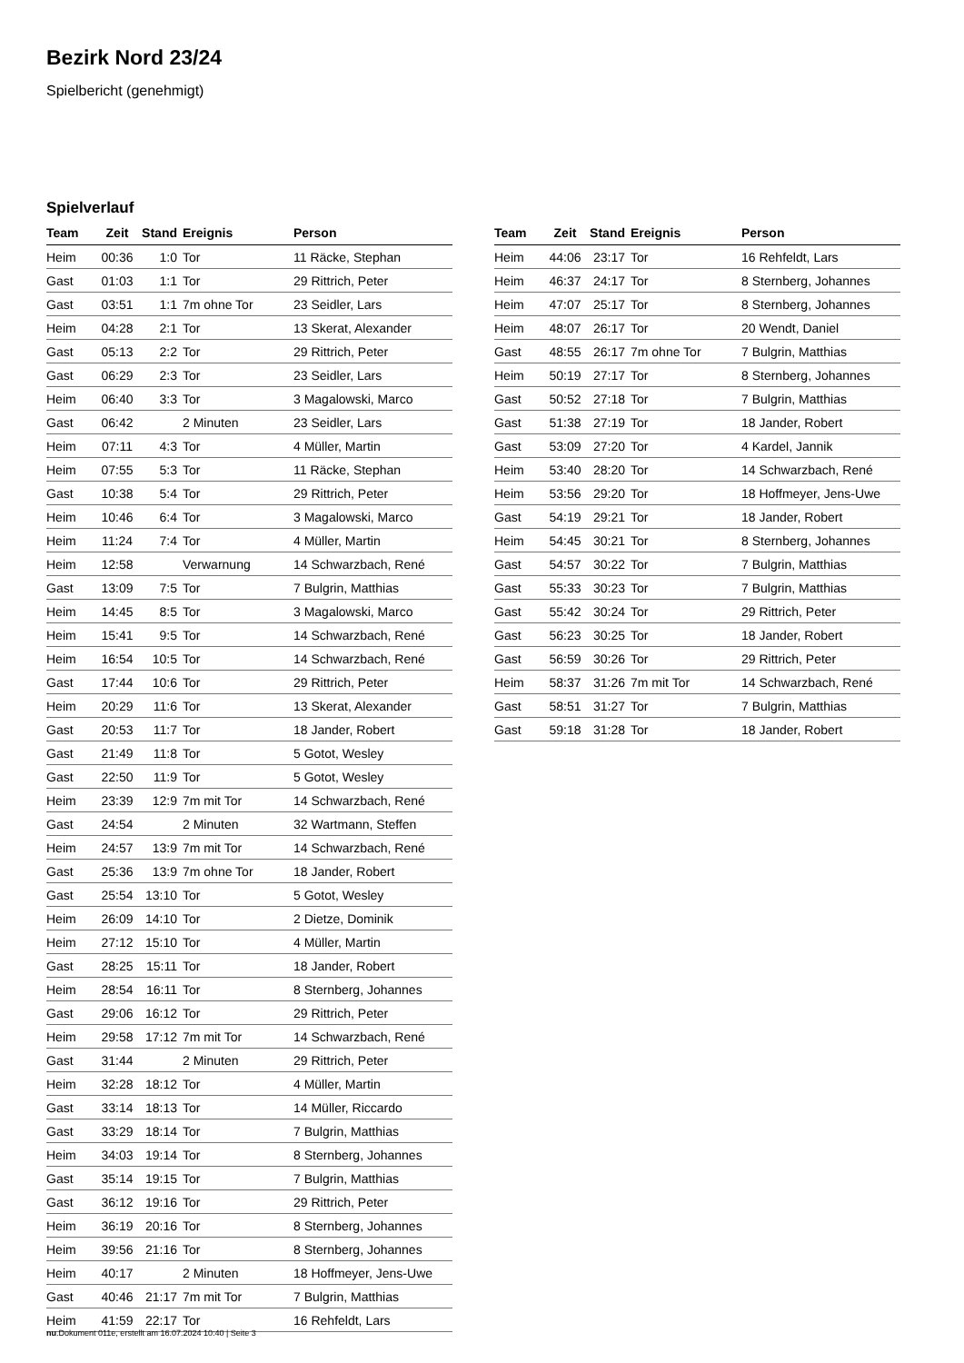Bezirk Nord 23/24
Spielbericht (genehmigt)
Spielverlauf
| Team | Zeit | Stand | Ereignis | Person |
| --- | --- | --- | --- | --- |
| Heim | 00:36 | 1:0 | Tor | 11 Räcke, Stephan |
| Gast | 01:03 | 1:1 | Tor | 29 Rittrich, Peter |
| Gast | 03:51 | 1:1 | 7m ohne Tor | 23 Seidler, Lars |
| Heim | 04:28 | 2:1 | Tor | 13 Skerat, Alexander |
| Gast | 05:13 | 2:2 | Tor | 29 Rittrich, Peter |
| Gast | 06:29 | 2:3 | Tor | 23 Seidler, Lars |
| Heim | 06:40 | 3:3 | Tor | 3 Magalowski, Marco |
| Gast | 06:42 | | 2 Minuten | 23 Seidler, Lars |
| Heim | 07:11 | 4:3 | Tor | 4 Müller, Martin |
| Heim | 07:55 | 5:3 | Tor | 11 Räcke, Stephan |
| Gast | 10:38 | 5:4 | Tor | 29 Rittrich, Peter |
| Heim | 10:46 | 6:4 | Tor | 3 Magalowski, Marco |
| Heim | 11:24 | 7:4 | Tor | 4 Müller, Martin |
| Heim | 12:58 | | Verwarnung | 14 Schwarzbach, René |
| Gast | 13:09 | 7:5 | Tor | 7 Bulgrin, Matthias |
| Heim | 14:45 | 8:5 | Tor | 3 Magalowski, Marco |
| Heim | 15:41 | 9:5 | Tor | 14 Schwarzbach, René |
| Heim | 16:54 | 10:5 | Tor | 14 Schwarzbach, René |
| Gast | 17:44 | 10:6 | Tor | 29 Rittrich, Peter |
| Heim | 20:29 | 11:6 | Tor | 13 Skerat, Alexander |
| Gast | 20:53 | 11:7 | Tor | 18 Jander, Robert |
| Gast | 21:49 | 11:8 | Tor | 5 Gotot, Wesley |
| Gast | 22:50 | 11:9 | Tor | 5 Gotot, Wesley |
| Heim | 23:39 | 12:9 | 7m mit Tor | 14 Schwarzbach, René |
| Gast | 24:54 | | 2 Minuten | 32 Wartmann, Steffen |
| Heim | 24:57 | 13:9 | 7m mit Tor | 14 Schwarzbach, René |
| Gast | 25:36 | 13:9 | 7m ohne Tor | 18 Jander, Robert |
| Gast | 25:54 | 13:10 | Tor | 5 Gotot, Wesley |
| Heim | 26:09 | 14:10 | Tor | 2 Dietze, Dominik |
| Heim | 27:12 | 15:10 | Tor | 4 Müller, Martin |
| Gast | 28:25 | 15:11 | Tor | 18 Jander, Robert |
| Heim | 28:54 | 16:11 | Tor | 8 Sternberg, Johannes |
| Gast | 29:06 | 16:12 | Tor | 29 Rittrich, Peter |
| Heim | 29:58 | 17:12 | 7m mit Tor | 14 Schwarzbach, René |
| Gast | 31:44 | | 2 Minuten | 29 Rittrich, Peter |
| Heim | 32:28 | 18:12 | Tor | 4 Müller, Martin |
| Gast | 33:14 | 18:13 | Tor | 14 Müller, Riccardo |
| Gast | 33:29 | 18:14 | Tor | 7 Bulgrin, Matthias |
| Heim | 34:03 | 19:14 | Tor | 8 Sternberg, Johannes |
| Gast | 35:14 | 19:15 | Tor | 7 Bulgrin, Matthias |
| Gast | 36:12 | 19:16 | Tor | 29 Rittrich, Peter |
| Heim | 36:19 | 20:16 | Tor | 8 Sternberg, Johannes |
| Heim | 39:56 | 21:16 | Tor | 8 Sternberg, Johannes |
| Heim | 40:17 | | 2 Minuten | 18 Hoffmeyer, Jens-Uwe |
| Gast | 40:46 | 21:17 | 7m mit Tor | 7 Bulgrin, Matthias |
| Heim | 41:59 | 22:17 | Tor | 16 Rehfeldt, Lars |
| Team | Zeit | Stand | Ereignis | Person |
| --- | --- | --- | --- | --- |
| Heim | 44:06 | 23:17 | Tor | 16 Rehfeldt, Lars |
| Heim | 46:37 | 24:17 | Tor | 8 Sternberg, Johannes |
| Heim | 47:07 | 25:17 | Tor | 8 Sternberg, Johannes |
| Heim | 48:07 | 26:17 | Tor | 20 Wendt, Daniel |
| Gast | 48:55 | 26:17 | 7m ohne Tor | 7 Bulgrin, Matthias |
| Heim | 50:19 | 27:17 | Tor | 8 Sternberg, Johannes |
| Gast | 50:52 | 27:18 | Tor | 7 Bulgrin, Matthias |
| Gast | 51:38 | 27:19 | Tor | 18 Jander, Robert |
| Gast | 53:09 | 27:20 | Tor | 4 Kardel, Jannik |
| Heim | 53:40 | 28:20 | Tor | 14 Schwarzbach, René |
| Heim | 53:56 | 29:20 | Tor | 18 Hoffmeyer, Jens-Uwe |
| Gast | 54:19 | 29:21 | Tor | 18 Jander, Robert |
| Heim | 54:45 | 30:21 | Tor | 8 Sternberg, Johannes |
| Gast | 54:57 | 30:22 | Tor | 7 Bulgrin, Matthias |
| Gast | 55:33 | 30:23 | Tor | 7 Bulgrin, Matthias |
| Gast | 55:42 | 30:24 | Tor | 29 Rittrich, Peter |
| Gast | 56:23 | 30:25 | Tor | 18 Jander, Robert |
| Gast | 56:59 | 30:26 | Tor | 29 Rittrich, Peter |
| Heim | 58:37 | 31:26 | 7m mit Tor | 14 Schwarzbach, René |
| Gast | 58:51 | 31:27 | Tor | 7 Bulgrin, Matthias |
| Gast | 59:18 | 31:28 | Tor | 18 Jander, Robert |
nu.Dokument 011e, erstellt am 16.07.2024 10:40 | Seite 3